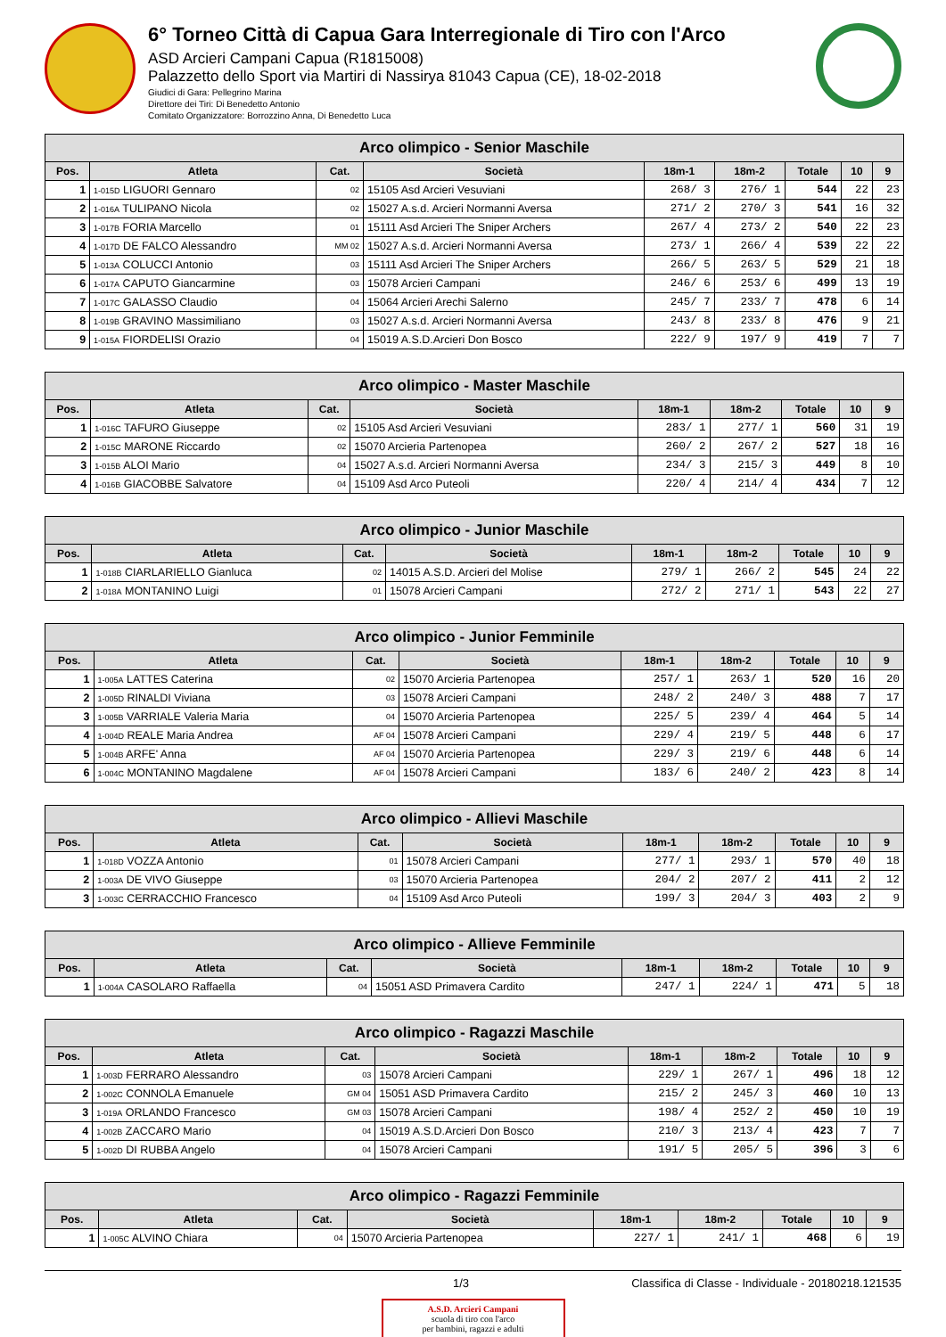6° Torneo Città di Capua Gara Interregionale di Tiro con l'Arco
ASD Arcieri Campani Capua (R1815008)
Palazzetto dello Sport via Martiri di Nassirya 81043 Capua (CE), 18-02-2018
Giudici di Gara: Pellegrino Marina
Direttore dei Tiri: Di Benedetto Antonio
Comitato Organizzatore: Borrozzino Anna, Di Benedetto Luca
| Arco olimpico - Senior Maschile | | | | | | | | |
| --- | --- | --- | --- | --- | --- | --- | --- | --- |
| Pos. | Atleta | Cat. | Società | 18m-1 | 18m-2 | Totale | 10 | 9 |
| 1 | 1-015D LIGUORI Gennaro | 02 | 15105 Asd Arcieri Vesuviani | 268/ 3 | 276/ 1 | 544 | 22 | 23 |
| 2 | 1-016A TULIPANO Nicola | 02 | 15027 A.s.d. Arcieri Normanni Aversa | 271/ 2 | 270/ 3 | 541 | 16 | 32 |
| 3 | 1-017B FORIA Marcello | 01 | 15111 Asd Arcieri The Sniper Archers | 267/ 4 | 273/ 2 | 540 | 22 | 23 |
| 4 | 1-017D DE FALCO Alessandro | MM 02 | 15027 A.s.d. Arcieri Normanni Aversa | 273/ 1 | 266/ 4 | 539 | 22 | 22 |
| 5 | 1-013A COLUCCI Antonio | 03 | 15111 Asd Arcieri The Sniper Archers | 266/ 5 | 263/ 5 | 529 | 21 | 18 |
| 6 | 1-017A CAPUTO Giancarmine | 03 | 15078 Arcieri Campani | 246/ 6 | 253/ 6 | 499 | 13 | 19 |
| 7 | 1-017C GALASSO Claudio | 04 | 15064 Arcieri Arechi Salerno | 245/ 7 | 233/ 7 | 478 | 6 | 14 |
| 8 | 1-019B GRAVINO Massimiliano | 03 | 15027 A.s.d. Arcieri Normanni Aversa | 243/ 8 | 233/ 8 | 476 | 9 | 21 |
| 9 | 1-015A FIORDELISI Orazio | 04 | 15019 A.S.D.Arcieri Don Bosco | 222/ 9 | 197/ 9 | 419 | 7 | 7 |
| Arco olimpico - Master Maschile | | | | | | | | |
| --- | --- | --- | --- | --- | --- | --- | --- | --- |
| Pos. | Atleta | Cat. | Società | 18m-1 | 18m-2 | Totale | 10 | 9 |
| 1 | 1-016C TAFURO Giuseppe | 02 | 15105 Asd Arcieri Vesuviani | 283/ 1 | 277/ 1 | 560 | 31 | 19 |
| 2 | 1-015C MARONE Riccardo | 02 | 15070 Arcieria Partenopea | 260/ 2 | 267/ 2 | 527 | 18 | 16 |
| 3 | 1-015B ALOI Mario | 04 | 15027 A.s.d. Arcieri Normanni Aversa | 234/ 3 | 215/ 3 | 449 | 8 | 10 |
| 4 | 1-016B GIACOBBE Salvatore | 04 | 15109 Asd Arco Puteoli | 220/ 4 | 214/ 4 | 434 | 7 | 12 |
| Arco olimpico - Junior Maschile | | | | | | | | |
| --- | --- | --- | --- | --- | --- | --- | --- | --- |
| Pos. | Atleta | Cat. | Società | 18m-1 | 18m-2 | Totale | 10 | 9 |
| 1 | 1-018B CIARLARIELLO Gianluca | 02 | 14015 A.S.D. Arcieri del Molise | 279/ 1 | 266/ 2 | 545 | 24 | 22 |
| 2 | 1-018A MONTANINO Luigi | 01 | 15078 Arcieri Campani | 272/ 2 | 271/ 1 | 543 | 22 | 27 |
| Arco olimpico - Junior Femminile | | | | | | | | |
| --- | --- | --- | --- | --- | --- | --- | --- | --- |
| Pos. | Atleta | Cat. | Società | 18m-1 | 18m-2 | Totale | 10 | 9 |
| 1 | 1-005A LATTES Caterina | 02 | 15070 Arcieria Partenopea | 257/ 1 | 263/ 1 | 520 | 16 | 20 |
| 2 | 1-005D RINALDI Viviana | 03 | 15078 Arcieri Campani | 248/ 2 | 240/ 3 | 488 | 7 | 17 |
| 3 | 1-005B VARRIALE Valeria Maria | 04 | 15070 Arcieria Partenopea | 225/ 5 | 239/ 4 | 464 | 5 | 14 |
| 4 | 1-004D REALE Maria Andrea | AF 04 | 15078 Arcieri Campani | 229/ 4 | 219/ 5 | 448 | 6 | 17 |
| 5 | 1-004B ARFE' Anna | AF 04 | 15070 Arcieria Partenopea | 229/ 3 | 219/ 6 | 448 | 6 | 14 |
| 6 | 1-004C MONTANINO Magdalene | AF 04 | 15078 Arcieri Campani | 183/ 6 | 240/ 2 | 423 | 8 | 14 |
| Arco olimpico - Allievi Maschile | | | | | | | | |
| --- | --- | --- | --- | --- | --- | --- | --- | --- |
| Pos. | Atleta | Cat. | Società | 18m-1 | 18m-2 | Totale | 10 | 9 |
| 1 | 1-018D VOZZA Antonio | 01 | 15078 Arcieri Campani | 277/ 1 | 293/ 1 | 570 | 40 | 18 |
| 2 | 1-003A DE VIVO Giuseppe | 03 | 15070 Arcieria Partenopea | 204/ 2 | 207/ 2 | 411 | 2 | 12 |
| 3 | 1-003C CERRACCHIO Francesco | 04 | 15109 Asd Arco Puteoli | 199/ 3 | 204/ 3 | 403 | 2 | 9 |
| Arco olimpico - Allieve Femminile | | | | | | | | |
| --- | --- | --- | --- | --- | --- | --- | --- | --- |
| Pos. | Atleta | Cat. | Società | 18m-1 | 18m-2 | Totale | 10 | 9 |
| 1 | 1-004A CASOLARO Raffaella | 04 | 15051 ASD Primavera Cardito | 247/ 1 | 224/ 1 | 471 | 5 | 18 |
| Arco olimpico - Ragazzi Maschile | | | | | | | | |
| --- | --- | --- | --- | --- | --- | --- | --- | --- |
| Pos. | Atleta | Cat. | Società | 18m-1 | 18m-2 | Totale | 10 | 9 |
| 1 | 1-003D FERRARO Alessandro | 03 | 15078 Arcieri Campani | 229/ 1 | 267/ 1 | 496 | 18 | 12 |
| 2 | 1-002C CONNOLA Emanuele | GM 04 | 15051 ASD Primavera Cardito | 215/ 2 | 245/ 3 | 460 | 10 | 13 |
| 3 | 1-019A ORLANDO Francesco | GM 03 | 15078 Arcieri Campani | 198/ 4 | 252/ 2 | 450 | 10 | 19 |
| 4 | 1-002B ZACCARO Mario | 04 | 15019 A.S.D.Arcieri Don Bosco | 210/ 3 | 213/ 4 | 423 | 7 | 7 |
| 5 | 1-002D DI RUBBA Angelo | 04 | 15078 Arcieri Campani | 191/ 5 | 205/ 5 | 396 | 3 | 6 |
| Arco olimpico - Ragazzi Femminile | | | | | | | | |
| --- | --- | --- | --- | --- | --- | --- | --- | --- |
| Pos. | Atleta | Cat. | Società | 18m-1 | 18m-2 | Totale | 10 | 9 |
| 1 | 1-005C ALVINO Chiara | 04 | 15070 Arcieria Partenopea | 227/ 1 | 241/ 1 | 468 | 6 | 19 |
1/3 Classifica di Classe - Individuale - 20180218.121535
A.S.D. Arcieri Campani
scuola di tiro con l'arco
per bambini, ragazzi e adulti